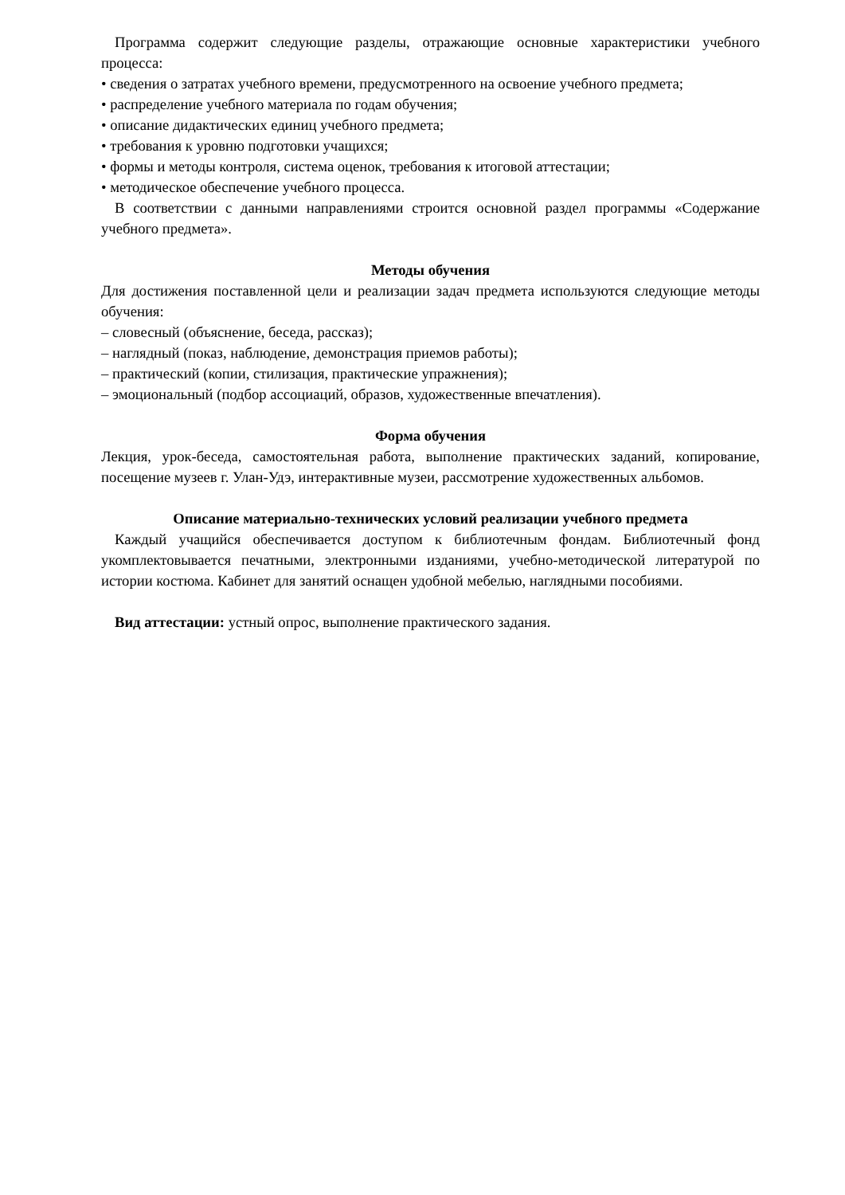Программа содержит следующие разделы, отражающие основные характеристики учебного процесса:
• сведения о затратах учебного времени, предусмотренного на освоение учебного предмета;
• распределение учебного материала по годам обучения;
• описание дидактических единиц учебного предмета;
• требования к уровню подготовки учащихся;
• формы и методы контроля, система оценок, требования к итоговой аттестации;
• методическое обеспечение учебного процесса.
В соответствии с данными направлениями строится основной раздел программы «Содержание учебного предмета».
Методы обучения
Для достижения поставленной цели и реализации задач предмета используются следующие методы обучения:
– словесный (объяснение, беседа, рассказ);
– наглядный (показ, наблюдение, демонстрация приемов работы);
– практический (копии, стилизация, практические упражнения);
– эмоциональный (подбор ассоциаций, образов, художественные впечатления).
Форма обучения
Лекция, урок-беседа, самостоятельная работа, выполнение практических заданий, копирование, посещение музеев г. Улан-Удэ, интерактивные музеи, рассмотрение художественных альбомов.
Описание материально-технических условий реализации учебного предмета
Каждый учащийся обеспечивается доступом к библиотечным фондам. Библиотечный фонд укомплектовывается печатными, электронными изданиями, учебно-методической литературой по истории костюма. Кабинет для занятий оснащен удобной мебелью, наглядными пособиями.
Вид аттестации: устный опрос, выполнение практического задания.